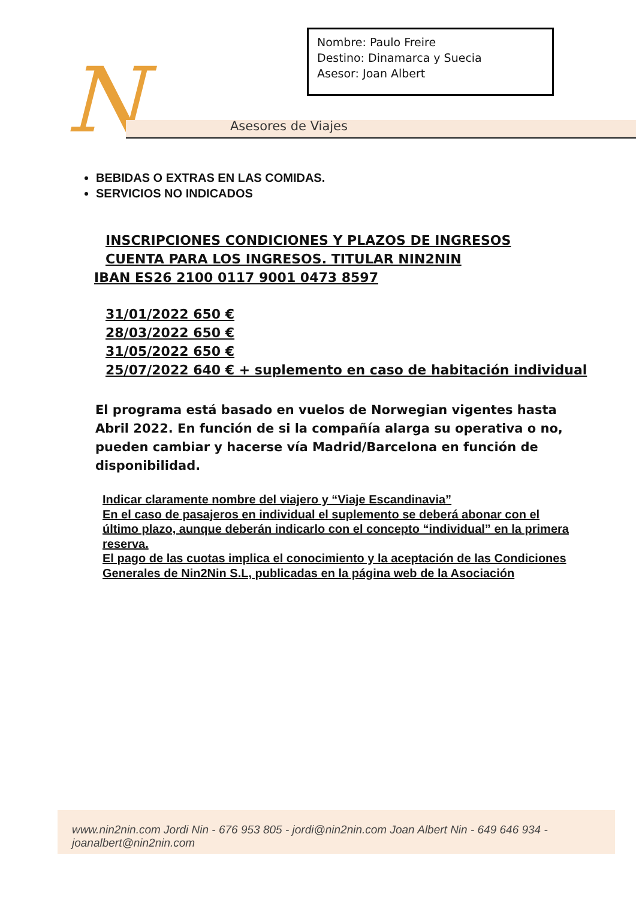N Asesores de Viajes
Nombre: Paulo Freire
Destino: Dinamarca y Suecia
Asesor: Joan Albert
BEBIDAS O EXTRAS EN LAS COMIDAS.
SERVICIOS NO INDICADOS
INSCRIPCIONES CONDICIONES Y PLAZOS DE INGRESOS
CUENTA PARA LOS INGRESOS. TITULAR NIN2NIN
IBAN ES26 2100 0117 9001 0473 8597
31/01/2022 650 €
28/03/2022 650 €
31/05/2022 650 €
25/07/2022 640 € + suplemento en caso de habitación individual
El programa está basado en vuelos de Norwegian vigentes hasta Abril 2022. En función de si la compañía alarga su operativa o no, pueden cambiar y hacerse vía Madrid/Barcelona en función de disponibilidad.
Indicar claramente nombre del viajero y “Viaje Escandinavia”
En el caso de pasajeros en individual el suplemento se deberá abonar con el último plazo, aunque deberán indicarlo con el concepto “individual” en la primera reserva.
El pago de las cuotas implica el conocimiento y la aceptación de las Condiciones Generales de Nin2Nin S.L, publicadas en la página web de la Asociación
www.nin2nin.com Jordi Nin - 676 953 805 - jordi@nin2nin.com Joan Albert Nin - 649 646 934 - joanalbert@nin2nin.com